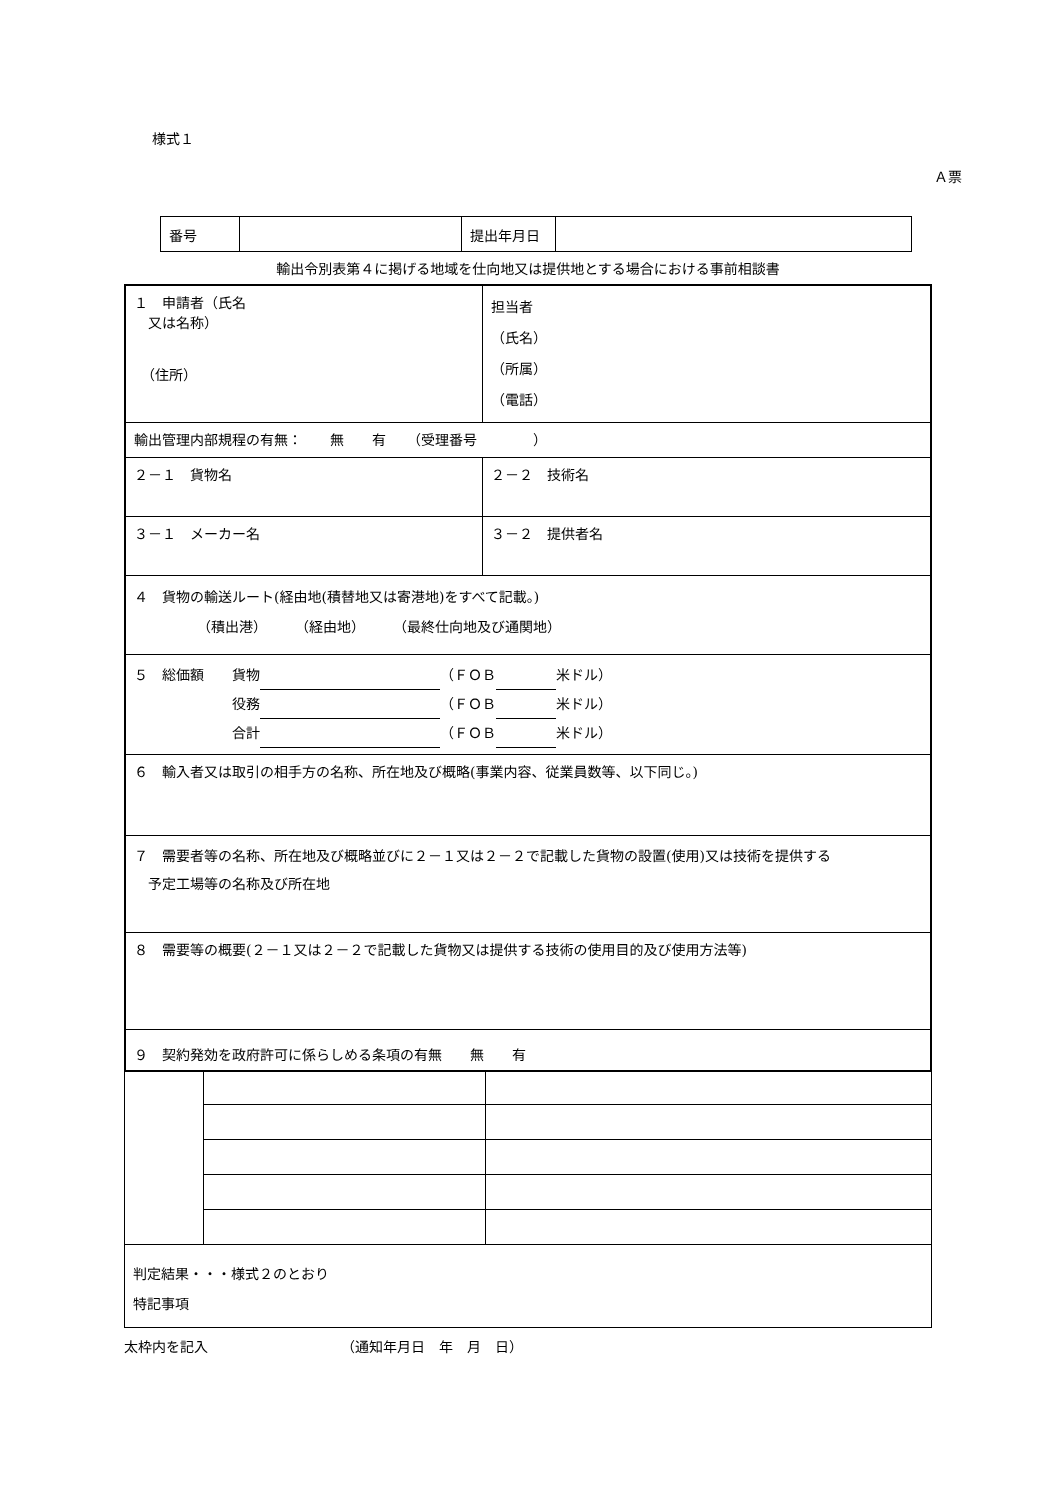様式１
Ａ票
| 番号 | | 提出年月日 | |
輸出令別表第４に掲げる地域を仕向地又は提供地とする場合における事前相談書
| １ 申請者（氏名 又は名称） （住所） | 担当者 （氏名） （所属） （電話） |
| 輸出管理内部規程の有無： 無 有 （受理番号 ） | |
| ２－１ 貨物名 | ２－２ 技術名 |
| ３－１ メーカー名 | ３－２ 提供者名 |
| ４ 貨物の輸送ルート(経由地(積替地又は寄港地)をすべて記載。) （積出港） （経由地） （最終仕向地及び通関地） | |
| ５ 総価額 貨物 （ＦＯＢ 米ドル） 役務 （ＦＯＢ 米ドル） 合計 （ＦＯＢ 米ドル） | |
| ６ 輸入者又は取引の相手方の名称、所在地及び概略(事業内容、従業員数等、以下同じ。) | |
| ７ 需要者等の名称、所在地及び概略並びに２－１又は２－２で記載した貨物の設置(使用)又は技術を提供する 予定工場等の名称及び所在地 | |
| ８ 需要等の概要(２－１又は２－２で記載した貨物又は提供する技術の使用目的及び使用方法等) | |
| ９ 契約発効を政府許可に係らしめる条項の有無 無 有 | |
| 判定結果・・・様式２のとおり 特記事項 | | |
太枠内を記入　　　　　　　　　　（通知年月日　年　月　日）